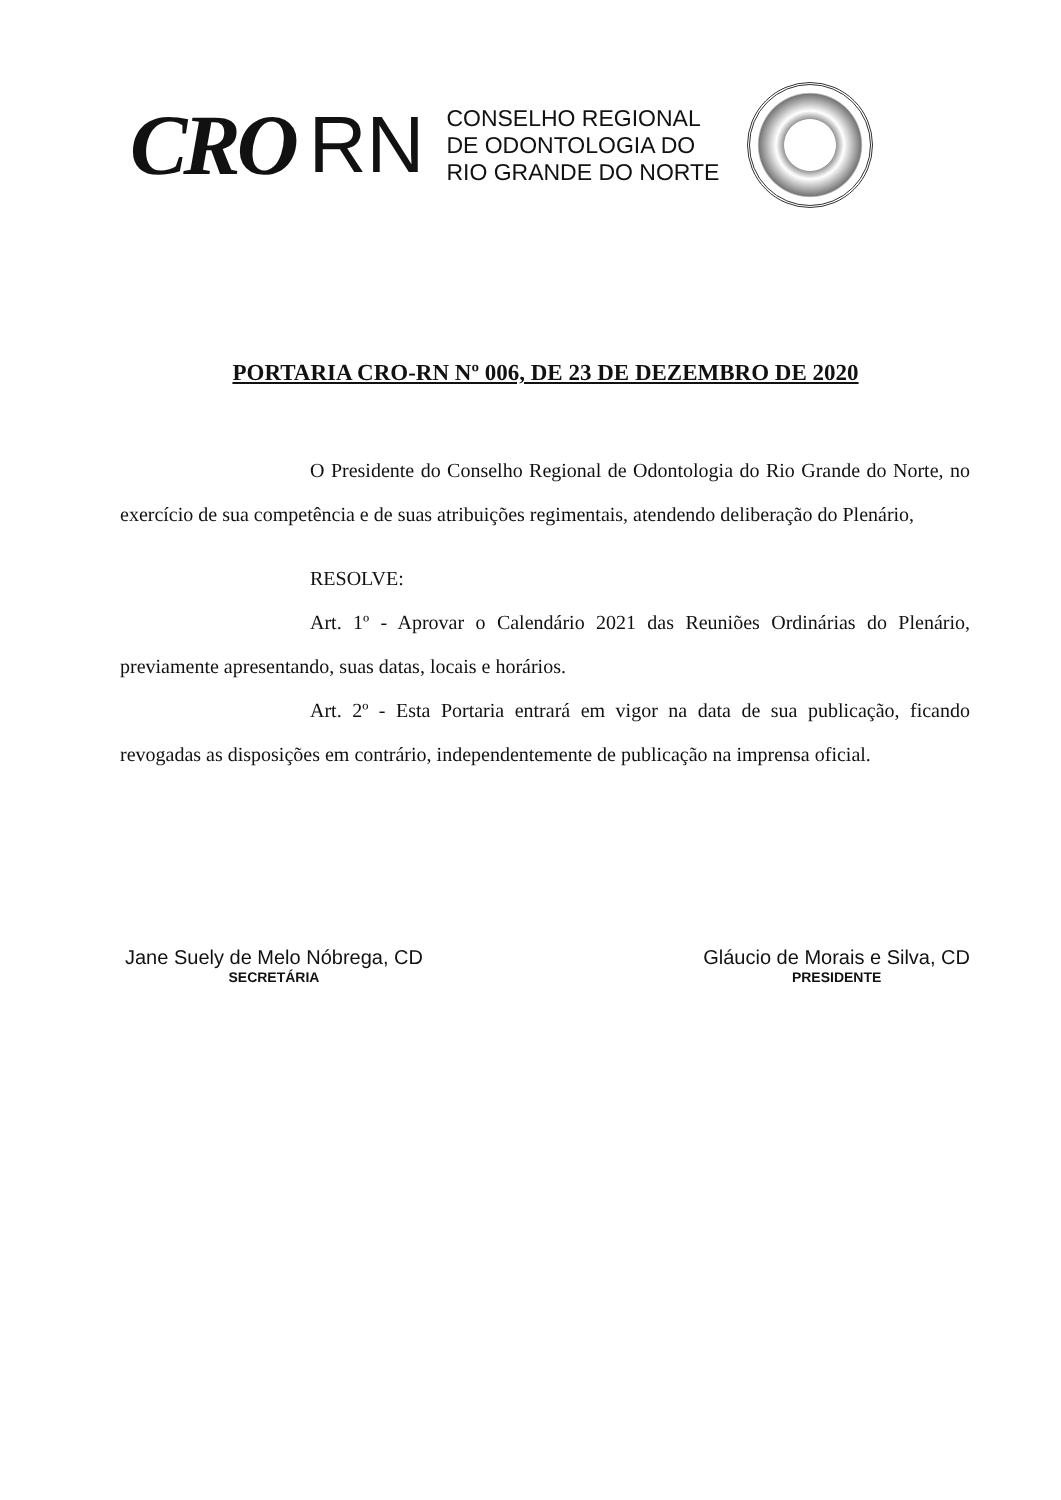CRO RN
CONSELHO REGIONAL
DE ODONTOLOGIA DO
RIO GRANDE DO NORTE
PORTARIA CRO-RN Nº 006, DE 23 DE DEZEMBRO DE 2020
O Presidente do Conselho Regional de Odontologia do Rio Grande do Norte, no exercício de sua competência e de suas atribuições regimentais, atendendo deliberação do Plenário,
RESOLVE:
Art. 1º - Aprovar o Calendário 2021 das Reuniões Ordinárias do Plenário, previamente apresentando, suas datas, locais e horários.
Art. 2º - Esta Portaria entrará em vigor na data de sua publicação, ficando revogadas as disposições em contrário, independentemente de publicação na imprensa oficial.
Jane Suely de Melo Nóbrega, CD
SECRETÁRIA
Gláucio de Morais e Silva, CD
PRESIDENTE